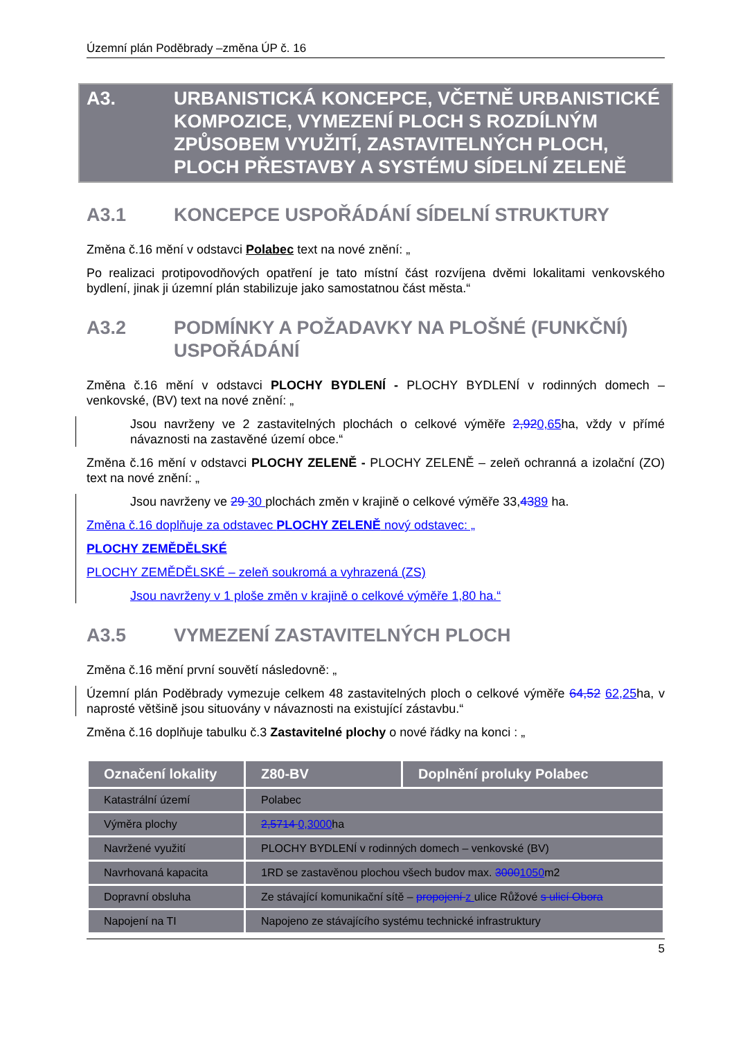Územní plán Poděbrady –změna ÚP č. 16
A3. URBANISTICKÁ KONCEPCE, VČETNĚ URBANISTICKÉ KOMPOZICE, VYMEZENÍ PLOCH S ROZDÍLNÝM ZPŮSOBEM VYUŽITÍ, ZASTAVITELNÝCH PLOCH, PLOCH PŘESTAVBY A SYSTÉMU SÍDELNÍ ZELENĚ
A3.1 KONCEPCE USPOŘÁDÁNÍ SÍDELNÍ STRUKTURY
Změna č.16 mění v odstavci Polabec text na nové znění: „
Po realizaci protipovodňových opatření je tato místní část rozvíjena dvěmi lokalitami venkovského bydlení, jinak ji územní plán stabilizuje jako samostatnou část města.“
A3.2 PODMÍNKY A POŽADAVKY NA PLOŠNÉ (FUNKČNÍ) USPOŘÁDÁNÍ
Změna č.16 mění v odstavci PLOCHY BYDLENÍ - PLOCHY BYDLENÍ v rodinných domech – venkovské, (BV) text na nové znění: „
Jsou navrženy ve 2 zastavitelných plochách o celkové výměře 2,920,65ha, vždy v přímé návaznosti na zastavěné území obce.“
Změna č.16 mění v odstavci PLOCHY ZELENĚ - PLOCHY ZELENĚ – zeleň ochranná a izolační (ZO) text na nové znění: „
Jsou navrženy ve 29 30 plochách změn v krajině o celkové výměře 33,4389 ha.
Změna č.16 doplňuje za odstavec PLOCHY ZELENĚ nový odstavec: „
PLOCHY ZEMĚDĚLSKÉ
PLOCHY ZEMĚDĚLSKÉ – zeleň soukromá a vyhrazená (ZS)
Jsou navrženy v 1 ploše změn v krajině o celkové výměře 1,80 ha.“
A3.5 VYMEZENÍ ZASTAVITELNÝCH PLOCH
Změna č.16 mění první souvětí následovně: „
Územní plán Poděbrady vymezuje celkem 48 zastavitelných ploch o celkové výměře 64,52 62,25ha, v naprosté většině jsou situovány v návaznosti na existující zástavbu.“
Změna č.16 doplňuje tabulku č.3 Zastavitelné plochy o nové řádky na konci : „
| Označení lokality | Z80-BV | Doplnění proluky Polabec |
| --- | --- | --- |
| Katastrální území | Polabec | |
| Výměra plochy | 2,5714 0,3000 ha | |
| Navržené využití | PLOCHY BYDLENÍ v rodinných domech – venkovské (BV) | |
| Navrhovaná kapacita | 1RD se zastavěnou plochou všech budov max. 3000 1050 m2 | |
| Dopravní obsluha | Ze stávající komunikační sítě – propojení z ulice Růžové s ulicí Obora | |
| Napojení na TI | Napojeno ze stávajícího systému technické infrastruktury | |
5